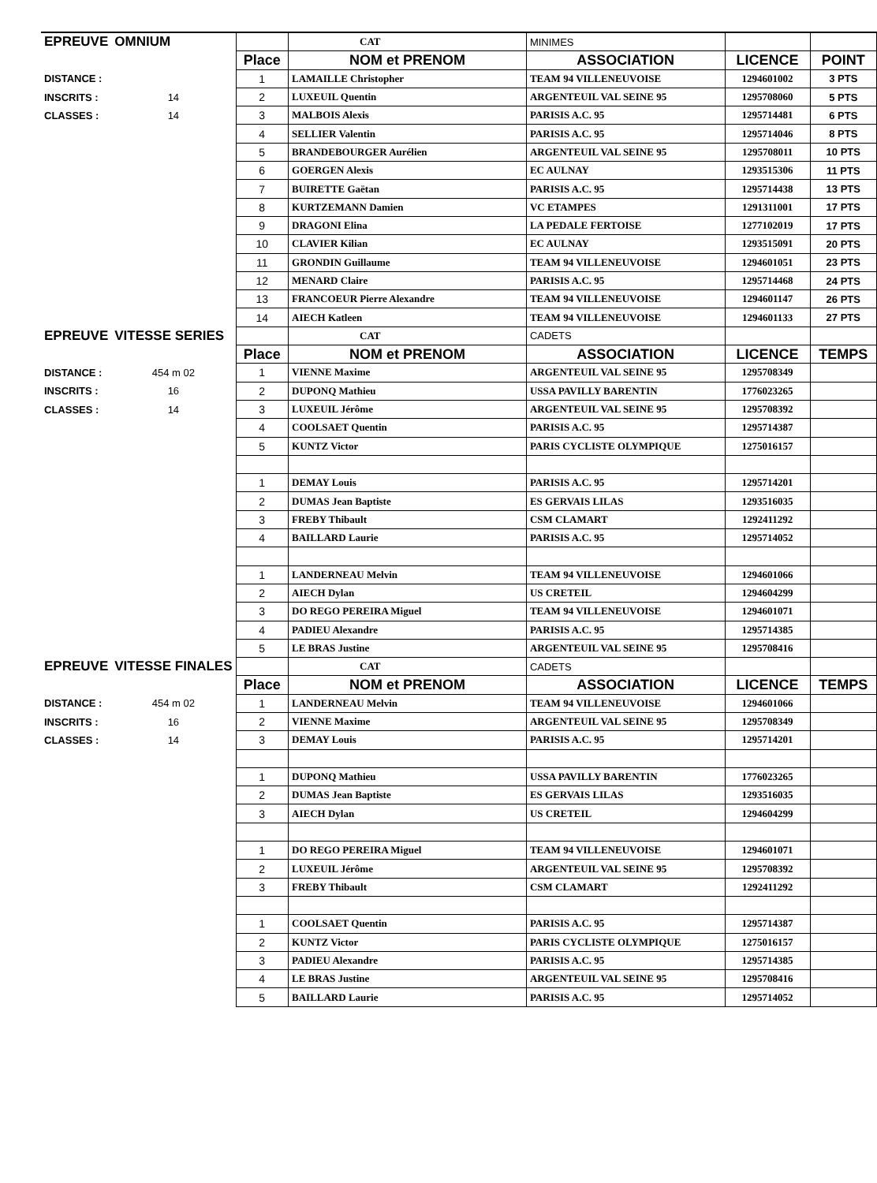| EPREUVE | OMNIUM | | CAT | MINIMES | | |
| | | Place | NOM et PRENOM | ASSOCIATION | LICENCE | POINT |
| DISTANCE : | | 1 | LAMAILLE Christopher | TEAM 94 VILLENEUVOISE | 1294601002 | 3 PTS |
| INSCRITS : | 14 | 2 | LUXEUIL Quentin | ARGENTEUIL VAL SEINE 95 | 1295708060 | 5 PTS |
| CLASSES : | 14 | 3 | MALBOIS Alexis | PARISIS A.C. 95 | 1295714481 | 6 PTS |
| | | 4 | SELLIER Valentin | PARISIS A.C. 95 | 1295714046 | 8 PTS |
| | | 5 | BRANDEBOURGER Aurélien | ARGENTEUIL VAL SEINE 95 | 1295708011 | 10 PTS |
| | | 6 | GOERGEN Alexis | EC AULNAY | 1293515306 | 11 PTS |
| | | 7 | BUIRETTE Gaëtan | PARISIS A.C. 95 | 1295714438 | 13 PTS |
| | | 8 | KURTZEMANN Damien | VC ETAMPES | 1291311001 | 17 PTS |
| | | 9 | DRAGONI Elina | LA PEDALE FERTOISE | 1277102019 | 17 PTS |
| | | 10 | CLAVIER Kilian | EC AULNAY | 1293515091 | 20 PTS |
| | | 11 | GRONDIN Guillaume | TEAM 94 VILLENEUVOISE | 1294601051 | 23 PTS |
| | | 12 | MENARD Claire | PARISIS A.C. 95 | 1295714468 | 24 PTS |
| | | 13 | FRANCOEUR Pierre Alexandre | TEAM 94 VILLENEUVOISE | 1294601147 | 26 PTS |
| | | 14 | AIECH Katleen | TEAM 94 VILLENEUVOISE | 1294601133 | 27 PTS |
| EPREUVE | VITESSE SERIES | | CAT | CADETS | | |
| | | Place | NOM et PRENOM | ASSOCIATION | LICENCE | TEMPS |
| DISTANCE : | 454 m 02 | 1 | VIENNE Maxime | ARGENTEUIL VAL SEINE 95 | 1295708349 | |
| INSCRITS : | 16 | 2 | DUPONQ Mathieu | USSA PAVILLY BARENTIN | 1776023265 | |
| CLASSES : | 14 | 3 | LUXEUIL Jérôme | ARGENTEUIL VAL SEINE 95 | 1295708392 | |
| | | 4 | COOLSAET Quentin | PARISIS A.C. 95 | 1295714387 | |
| | | 5 | KUNTZ Victor | PARIS CYCLISTE OLYMPIQUE | 1275016157 | |
| | | 1 | DEMAY Louis | PARISIS A.C. 95 | 1295714201 | |
| | | 2 | DUMAS Jean Baptiste | ES GERVAIS LILAS | 1293516035 | |
| | | 3 | FREBY Thibault | CSM CLAMART | 1292411292 | |
| | | 4 | BAILLARD Laurie | PARISIS A.C. 95 | 1295714052 | |
| | | 1 | LANDERNEAU Melvin | TEAM 94 VILLENEUVOISE | 1294601066 | |
| | | 2 | AIECH Dylan | US CRETEIL | 1294604299 | |
| | | 3 | DO REGO PEREIRA Miguel | TEAM 94 VILLENEUVOISE | 1294601071 | |
| | | 4 | PADIEU Alexandre | PARISIS A.C. 95 | 1295714385 | |
| | | 5 | LE BRAS Justine | ARGENTEUIL VAL SEINE 95 | 1295708416 | |
| EPREUVE | VITESSE FINALES | | CAT | CADETS | | |
| | | Place | NOM et PRENOM | ASSOCIATION | LICENCE | TEMPS |
| DISTANCE : | 454 m 02 | 1 | LANDERNEAU Melvin | TEAM 94 VILLENEUVOISE | 1294601066 | |
| INSCRITS : | 16 | 2 | VIENNE Maxime | ARGENTEUIL VAL SEINE 95 | 1295708349 | |
| CLASSES : | 14 | 3 | DEMAY Louis | PARISIS A.C. 95 | 1295714201 | |
| | | 1 | DUPONQ Mathieu | USSA PAVILLY BARENTIN | 1776023265 | |
| | | 2 | DUMAS Jean Baptiste | ES GERVAIS LILAS | 1293516035 | |
| | | 3 | AIECH Dylan | US CRETEIL | 1294604299 | |
| | | 1 | DO REGO PEREIRA Miguel | TEAM 94 VILLENEUVOISE | 1294601071 | |
| | | 2 | LUXEUIL Jérôme | ARGENTEUIL VAL SEINE 95 | 1295708392 | |
| | | 3 | FREBY Thibault | CSM CLAMART | 1292411292 | |
| | | 1 | COOLSAET Quentin | PARISIS A.C. 95 | 1295714387 | |
| | | 2 | KUNTZ Victor | PARIS CYCLISTE OLYMPIQUE | 1275016157 | |
| | | 3 | PADIEU Alexandre | PARISIS A.C. 95 | 1295714385 | |
| | | 4 | LE BRAS Justine | ARGENTEUIL VAL SEINE 95 | 1295708416 | |
| | | 5 | BAILLARD Laurie | PARISIS A.C. 95 | 1295714052 | |